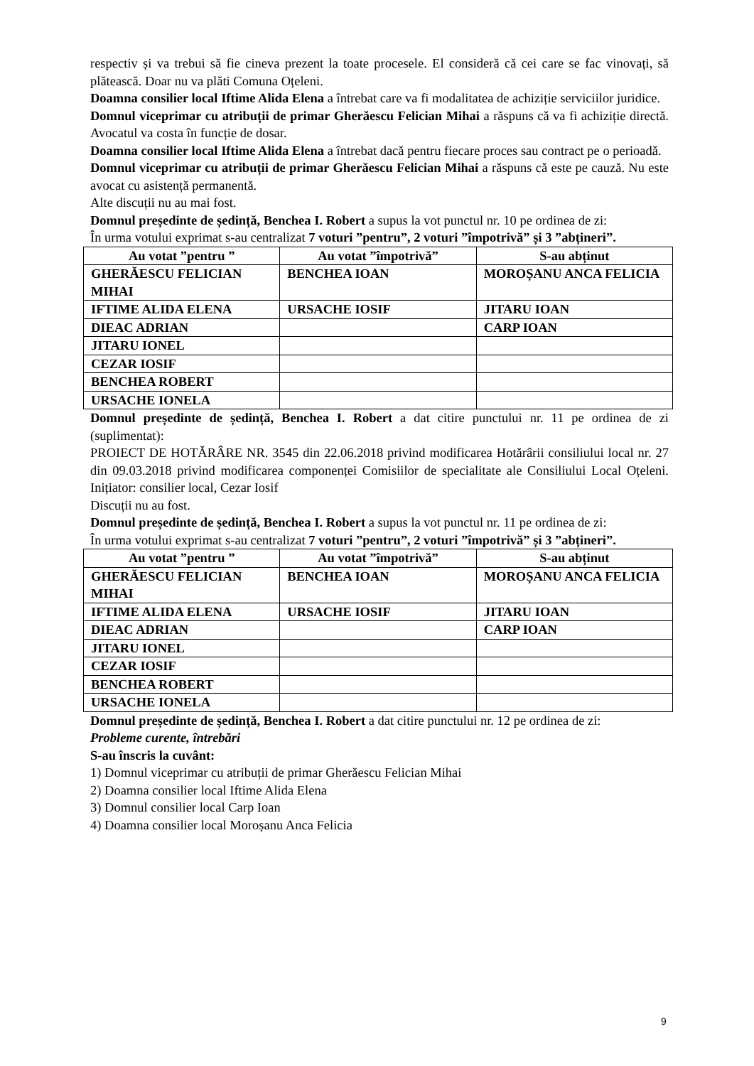respectiv și va trebui să fie cineva prezent la toate procesele. El consideră că cei care se fac vinovați, să plătească. Doar nu va plăti Comuna Oțeleni.
Doamna consilier local Iftime Alida Elena a întrebat care va fi modalitatea de achiziție serviciilor juridice.
Domnul viceprimar cu atribuții de primar Gherăescu Felician Mihai a răspuns că va fi achiziție directă. Avocatul va costa în funcție de dosar.
Doamna consilier local Iftime Alida Elena a întrebat dacă pentru fiecare proces sau contract pe o perioadă.
Domnul viceprimar cu atribuții de primar Gherăescu Felician Mihai a răspuns că este pe cauză. Nu este avocat cu asistență permanentă.
Alte discuții nu au mai fost.
Domnul președinte de ședință, Benchea I. Robert a supus la vot punctul nr. 10 pe ordinea de zi:
În urma votului exprimat s-au centralizat 7 voturi ”pentru”, 2 voturi ”împotrivă” și 3 ”abțineri”.
| Au votat ”pentru ” | Au votat ”împotrivă” | S-au abținut |
| --- | --- | --- |
| GHERĂESCU FELICIAN MIHAI | BENCHEA IOAN | MOROȘANU ANCA FELICIA |
| IFTIME ALIDA ELENA | URSACHE IOSIF | JITARU IOAN |
| DIEAC ADRIAN | | CARP IOAN |
| JITARU IONEL | | |
| CEZAR IOSIF | | |
| BENCHEA ROBERT | | |
| URSACHE IONELA | | |
Domnul președinte de ședință, Benchea I. Robert a dat citire punctului nr. 11 pe ordinea de zi (suplimentat):
PROIECT DE HOTĂRÂRE NR. 3545 din 22.06.2018 privind modificarea Hotărârii consiliului local nr. 27 din 09.03.2018 privind modificarea componenței Comisiilor de specialitate ale Consiliului Local Oțeleni. Inițiator: consilier local, Cezar Iosif
Discuții nu au fost.
Domnul președinte de ședință, Benchea I. Robert a supus la vot punctul nr. 11 pe ordinea de zi:
În urma votului exprimat s-au centralizat 7 voturi ”pentru”, 2 voturi ”împotrivă” și 3 ”abțineri”.
| Au votat ”pentru ” | Au votat ”împotrivă” | S-au abținut |
| --- | --- | --- |
| GHERĂESCU FELICIAN MIHAI | BENCHEA IOAN | MOROȘANU ANCA FELICIA |
| IFTIME ALIDA ELENA | URSACHE IOSIF | JITARU IOAN |
| DIEAC ADRIAN | | CARP IOAN |
| JITARU IONEL | | |
| CEZAR IOSIF | | |
| BENCHEA ROBERT | | |
| URSACHE IONELA | | |
Domnul președinte de ședință, Benchea I. Robert a dat citire punctului nr. 12 pe ordinea de zi:
Probleme curente, întrebări
S-au înscris la cuvânt:
1) Domnul viceprimar cu atribuții de primar Gherăescu Felician Mihai
2) Doamna consilier local Iftime Alida Elena
3) Domnul consilier local Carp Ioan
4) Doamna consilier local Moroșanu Anca Felicia
9